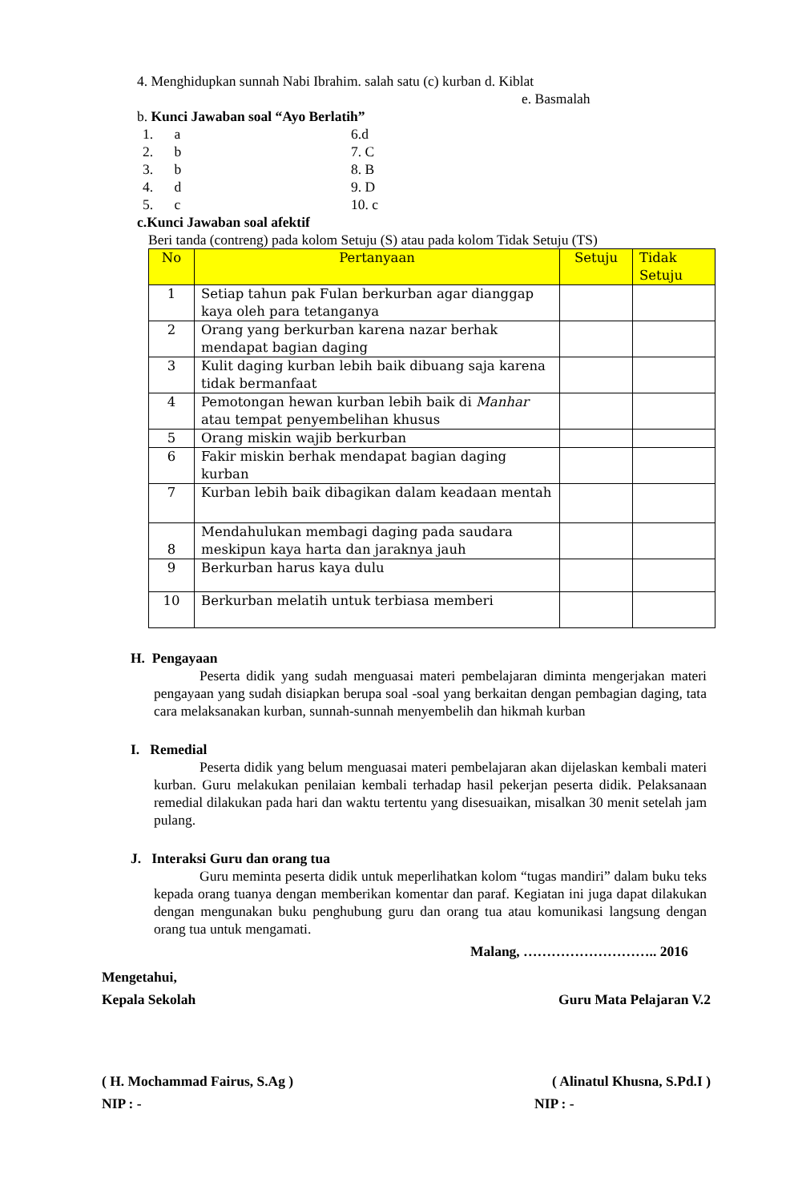4. Menghidupkan sunnah Nabi Ibrahim. salah satu (c) kurban d. Kiblat
e. Basmalah
b. Kunci Jawaban soal “Ayo Berlatih”
1. a
2. b
3. b
4. d
5. c
6.d
7. C
8. B
9. D
10. c
c.Kunci Jawaban soal afektif
Beri tanda (contreng) pada kolom Setuju (S) atau pada kolom Tidak Setuju (TS)
| No | Pertanyaan | Setuju | Tidak Setuju |
| --- | --- | --- | --- |
| 1 | Setiap tahun pak Fulan berkurban agar dianggap kaya oleh para tetanganya | | |
| 2 | Orang yang berkurban karena nazar berhak mendapat bagian daging | | |
| 3 | Kulit daging kurban lebih baik dibuang saja karena tidak bermanfaat | | |
| 4 | Pemotongan hewan kurban lebih baik di Manhar atau tempat penyembelihan khusus | | |
| 5 | Orang miskin wajib berkurban | | |
| 6 | Fakir miskin berhak mendapat bagian daging kurban | | |
| 7 | Kurban lebih baik dibagikan dalam keadaan mentah | | |
| 8 | Mendahulukan membagi daging pada saudara meskipun kaya harta dan jaraknya jauh | | |
| 9 | Berkurban harus kaya dulu | | |
| 10 | Berkurban melatih untuk terbiasa memberi | | |
H. Pengayaan
Peserta didik yang sudah menguasai materi pembelajaran diminta mengerjakan materi pengayaan yang sudah disiapkan berupa soal -soal yang berkaitan dengan pembagian daging, tata cara melaksanakan kurban, sunnah-sunnah menyembelih dan hikmah kurban
I. Remedial
Peserta didik yang belum menguasai materi pembelajaran akan dijelaskan kembali materi kurban. Guru melakukan penilaian kembali terhadap hasil pekerjan peserta didik. Pelaksanaan remedial dilakukan pada hari dan waktu tertentu yang disesuaikan, misalkan 30 menit setelah jam pulang.
J. Interaksi Guru dan orang tua
Guru meminta peserta didik untuk meperlihatkan kolom “tugas mandiri” dalam buku teks kepada orang tuanya dengan memberikan komentar dan paraf. Kegiatan ini juga dapat dilakukan dengan mengunakan buku penghubung guru dan orang tua atau komunikasi langsung dengan orang tua untuk mengamati.
Malang, ……………………….. 2016
Mengetahui,
Kepala Sekolah Guru Mata Pelajaran V.2
( H. Mochammad Fairus, S.Ag ) ( Alinatul Khusna, S.Pd.I )
NIP : - NIP : -